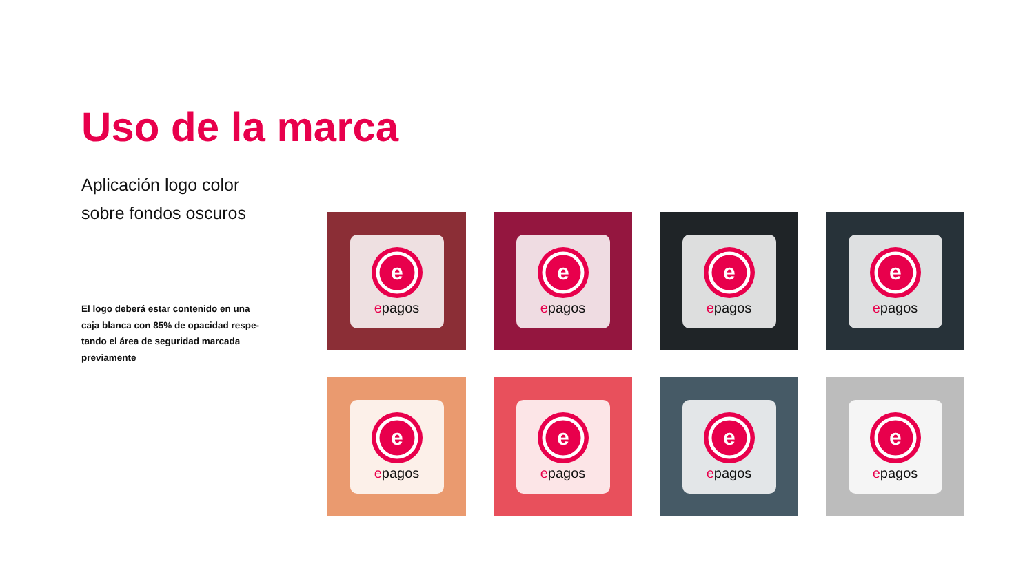Uso de la marca
Aplicación logo color
sobre fondos oscuros
El logo deberá estar contenido en una caja blanca con 85% de opacidad respe-tando el área de seguridad marcada previamente
e
epagos
e
epagos
e
epagos
e
epagos
e
epagos
e
epagos
e
epagos
e
epagos